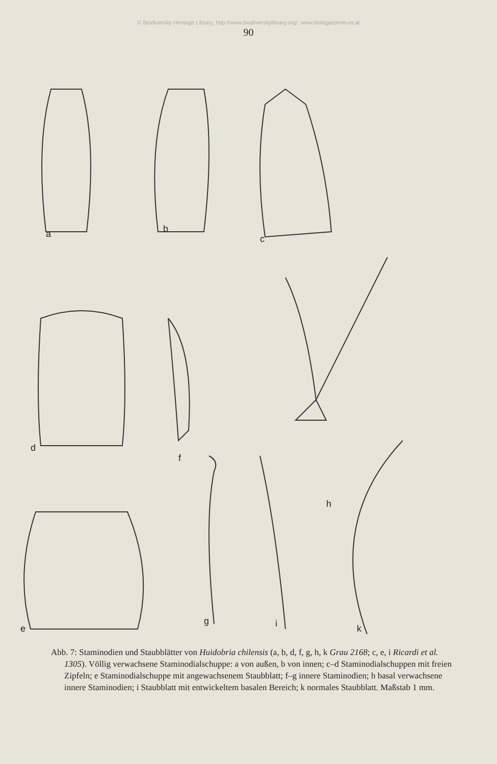© Biodiversity Heritage Library, http://www.biodiversitylibrary.org/; www.biologiezentrum.at
90
a
b
c
d
f
h
e
g
i
k
Abb. 7: Staminodien und Staubblätter von Huidobria chilensis (a, b, d, f, g, h, k Grau 2168; c, e, i Ricardi et al. 1305). Völlig verwachsene Staminodialschuppe: a von außen, b von innen; c–d Staminodialschuppen mit freien Zipfeln; e Staminodialschuppe mit angewachsenem Staubblatt; f–g innere Staminodien; h basal verwachsene innere Staminodien; i Staubblatt mit entwickeltem basalen Bereich; k normales Staubblatt. Maßstab 1 mm.